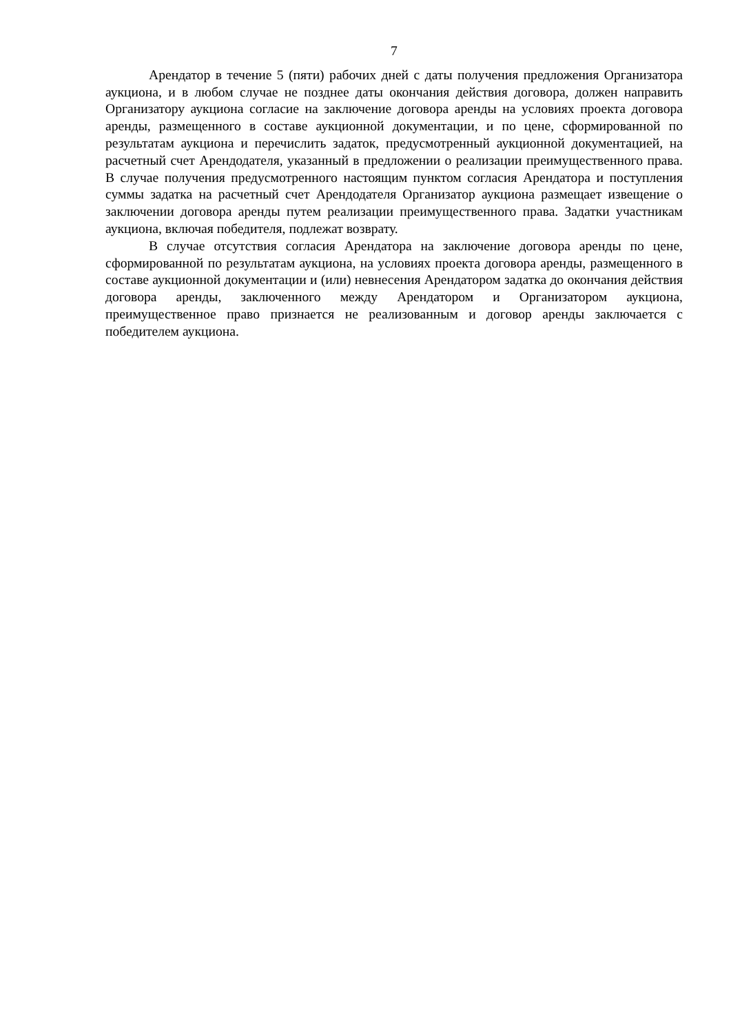7
Арендатор в течение 5 (пяти) рабочих дней с даты получения предложения Организатора аукциона, и в любом случае не позднее даты окончания действия договора, должен направить Организатору аукциона согласие на заключение договора аренды на условиях проекта договора аренды, размещенного в составе аукционной документации, и по цене, сформированной по результатам аукциона и перечислить задаток, предусмотренный аукционной документацией, на расчетный счет Арендодателя, указанный в предложении о реализации преимущественного права. В случае получения предусмотренного настоящим пунктом согласия Арендатора и поступления суммы задатка на расчетный счет Арендодателя Организатор аукциона размещает извещение о заключении договора аренды путем реализации преимущественного права. Задатки участникам аукциона, включая победителя, подлежат возврату.
В случае отсутствия согласия Арендатора на заключение договора аренды по цене, сформированной по результатам аукциона, на условиях проекта договора аренды, размещенного в составе аукционной документации и (или) невнесения Арендатором задатка до окончания действия договора аренды, заключенного между Арендатором и Организатором аукциона, преимущественное право признается не реализованным и договор аренды заключается с победителем аукциона.